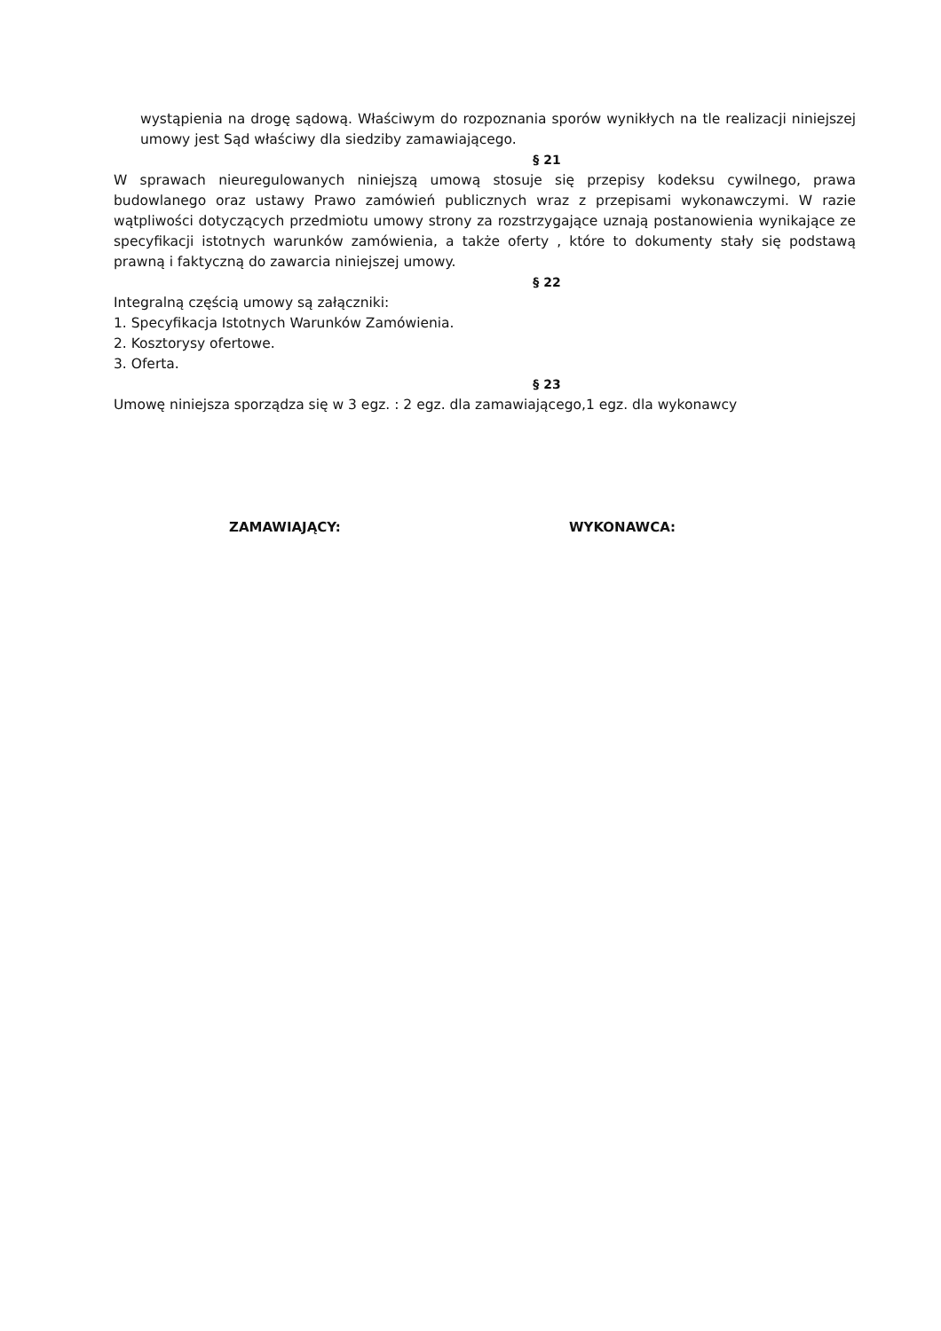wystąpienia na drogę sądową. Właściwym do rozpoznania sporów wynikłych na tle realizacji niniejszej umowy jest Sąd właściwy dla siedziby zamawiającego.
§ 21
W sprawach nieuregulowanych niniejszą umową stosuje się przepisy kodeksu cywilnego, prawa budowlanego oraz ustawy Prawo zamówień publicznych wraz z przepisami wykonawczymi. W razie wątpliwości dotyczących przedmiotu umowy strony za rozstrzygające uznają postanowienia wynikające ze specyfikacji istotnych warunków zamówienia, a także oferty , które to dokumenty stały się podstawą prawną i faktyczną do zawarcia niniejszej umowy.
§ 22
Integralną częścią umowy są załączniki:
1. Specyfikacja Istotnych Warunków Zamówienia.
2. Kosztorysy ofertowe.
3. Oferta.
§ 23
Umowę niniejsza sporządza się w 3 egz. : 2 egz. dla zamawiającego,1 egz. dla wykonawcy
ZAMAWIAJĄCY: WYKONAWCA: